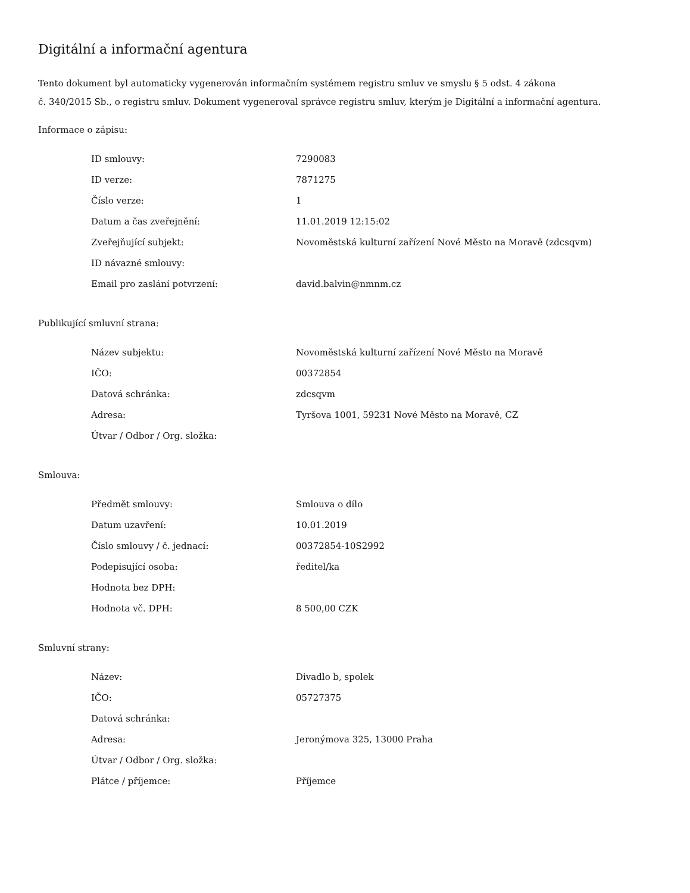Digitální a informační agentura
Tento dokument byl automaticky vygenerován informačním systémem registru smluv ve smyslu § 5 odst. 4 zákona
č. 340/2015 Sb., o registru smluv. Dokument vygeneroval správce registru smluv, kterým je Digitální a informační agentura.
Informace o zápisu:
| ID smlouvy: | 7290083 |
| ID verze: | 7871275 |
| Číslo verze: | 1 |
| Datum a čas zveřejnění: | 11.01.2019 12:15:02 |
| Zveřejňující subjekt: | Novoměstská kulturní zařízení Nové Město na Moravě (zdcsqvm) |
| ID návazné smlouvy: | |
| Email pro zaslání potvrzení: | david.balvin@nmnm.cz |
Publikující smluvní strana:
| Název subjektu: | Novoměstská kulturní zařízení Nové Město na Moravě |
| IČO: | 00372854 |
| Datová schránka: | zdcsqvm |
| Adresa: | Tyršova 1001, 59231 Nové Město na Moravě, CZ |
| Útvar / Odbor / Org. složka: | |
Smlouva:
| Předmět smlouvy: | Smlouva o dílo |
| Datum uzavření: | 10.01.2019 |
| Číslo smlouvy / č. jednací: | 00372854-10S2992 |
| Podepisující osoba: | ředitel/ka |
| Hodnota bez DPH: | |
| Hodnota vč. DPH: | 8 500,00 CZK |
Smluvní strany:
| Název: | Divadlo b, spolek |
| IČO: | 05727375 |
| Datová schránka: | |
| Adresa: | Jeronýmova 325, 13000 Praha |
| Útvar / Odbor / Org. složka: | |
| Plátce / příjemce: | Příjemce |